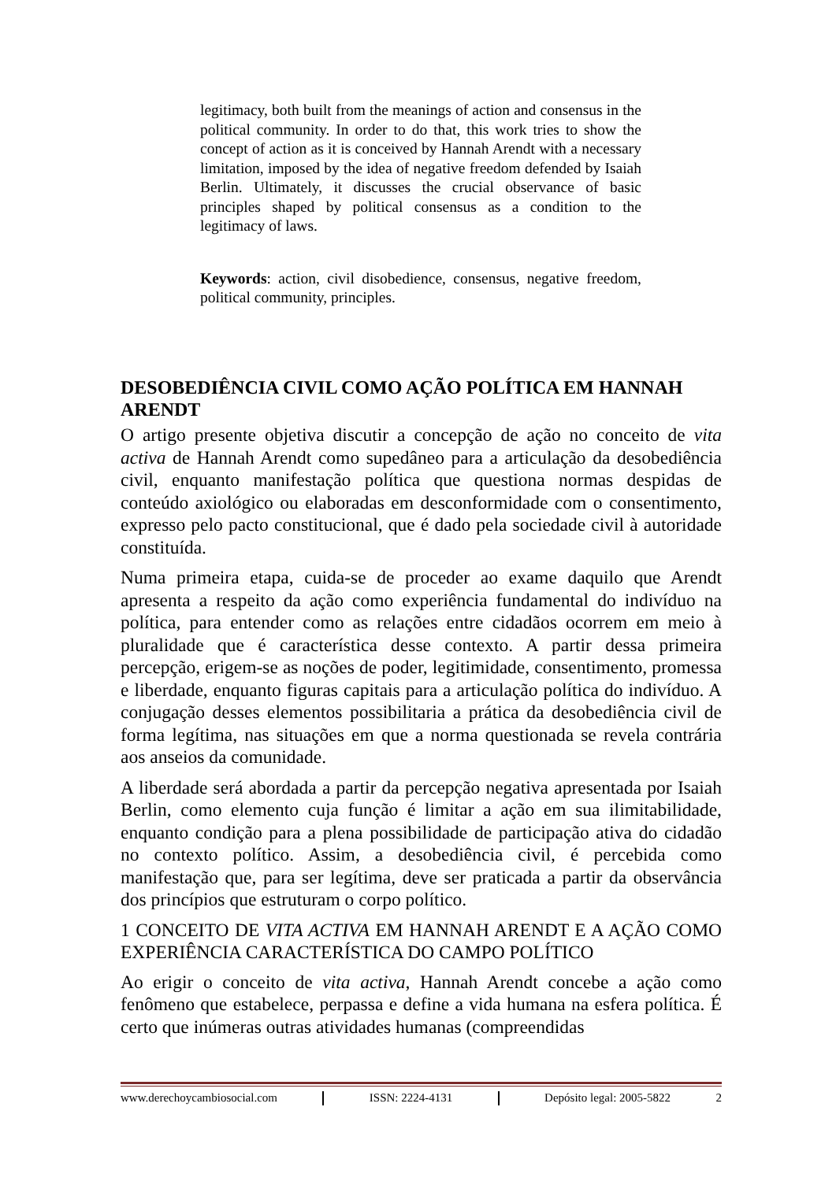legitimacy, both built from the meanings of action and consensus in the political community. In order to do that, this work tries to show the concept of action as it is conceived by Hannah Arendt with a necessary limitation, imposed by the idea of negative freedom defended by Isaiah Berlin. Ultimately, it discusses the crucial observance of basic principles shaped by political consensus as a condition to the legitimacy of laws.
Keywords: action, civil disobedience, consensus, negative freedom, political community, principles.
DESOBEDIÊNCIA CIVIL COMO AÇÃO POLÍTICA EM HANNAH ARENDT
O artigo presente objetiva discutir a concepção de ação no conceito de vita activa de Hannah Arendt como supedâneo para a articulação da desobediência civil, enquanto manifestação política que questiona normas despidas de conteúdo axiológico ou elaboradas em desconformidade com o consentimento, expresso pelo pacto constitucional, que é dado pela sociedade civil à autoridade constituída.
Numa primeira etapa, cuida-se de proceder ao exame daquilo que Arendt apresenta a respeito da ação como experiência fundamental do indivíduo na política, para entender como as relações entre cidadãos ocorrem em meio à pluralidade que é característica desse contexto. A partir dessa primeira percepção, erigem-se as noções de poder, legitimidade, consentimento, promessa e liberdade, enquanto figuras capitais para a articulação política do indivíduo. A conjugação desses elementos possibilitaria a prática da desobediência civil de forma legítima, nas situações em que a norma questionada se revela contrária aos anseios da comunidade.
A liberdade será abordada a partir da percepção negativa apresentada por Isaiah Berlin, como elemento cuja função é limitar a ação em sua ilimitabilidade, enquanto condição para a plena possibilidade de participação ativa do cidadão no contexto político. Assim, a desobediência civil, é percebida como manifestação que, para ser legítima, deve ser praticada a partir da observância dos princípios que estruturam o corpo político.
1 CONCEITO DE VITA ACTIVA EM HANNAH ARENDT E A AÇÃO COMO EXPERIÊNCIA CARACTERÍSTICA DO CAMPO POLÍTICO
Ao erigir o conceito de vita activa, Hannah Arendt concebe a ação como fenômeno que estabelece, perpassa e define a vida humana na esfera política. É certo que inúmeras outras atividades humanas (compreendidas
www.derechoycambiosocial.com ISSN: 2224-4131 Depósito legal: 2005-5822 2